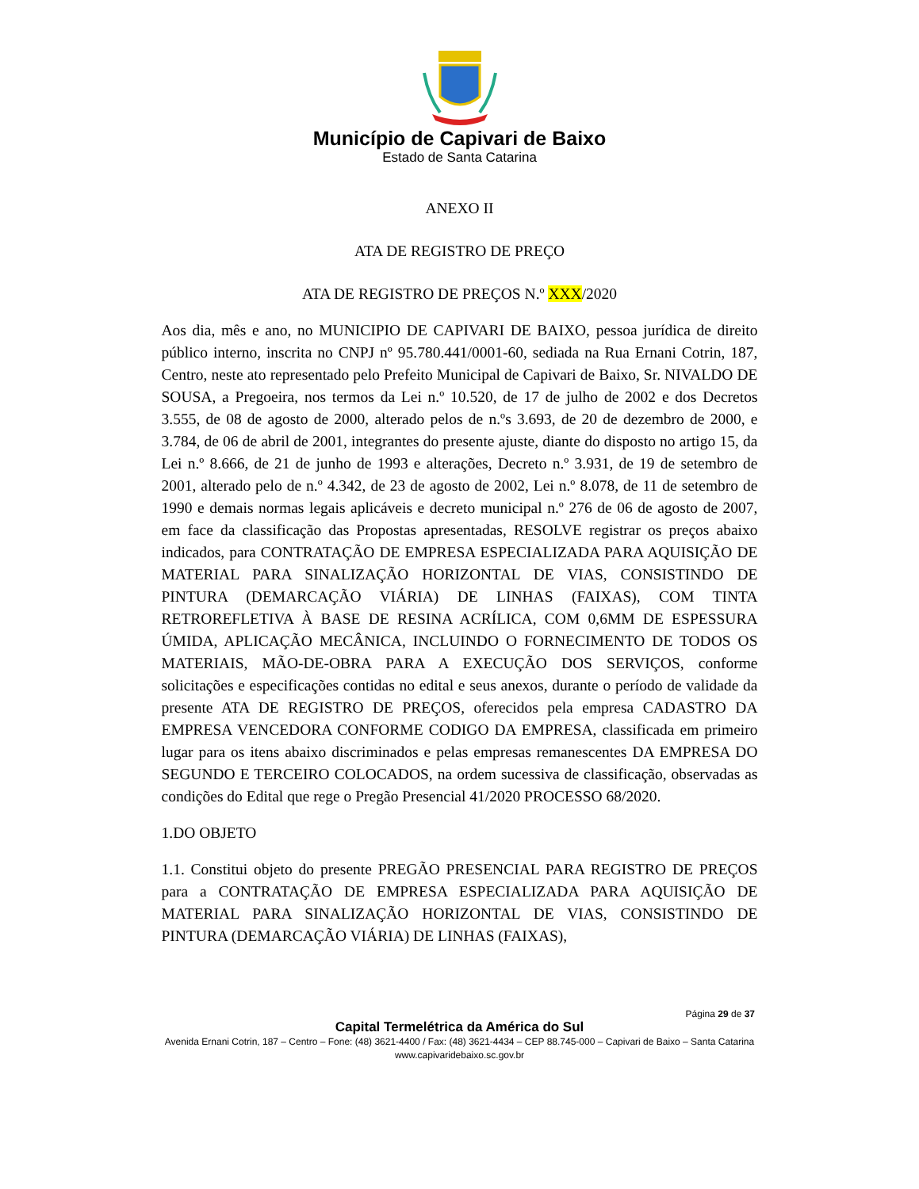Município de Capivari de Baixo
Estado de Santa Catarina
ANEXO II
ATA DE REGISTRO DE PREÇO
ATA DE REGISTRO DE PREÇOS N.º XXX/2020
Aos dia, mês e ano, no MUNICIPIO DE CAPIVARI DE BAIXO, pessoa jurídica de direito público interno, inscrita no CNPJ nº 95.780.441/0001-60, sediada na Rua Ernani Cotrin, 187, Centro, neste ato representado pelo Prefeito Municipal de Capivari de Baixo, Sr. NIVALDO DE SOUSA, a Pregoeira, nos termos da Lei n.º 10.520, de 17 de julho de 2002 e dos Decretos 3.555, de 08 de agosto de 2000, alterado pelos de n.ºs 3.693, de 20 de dezembro de 2000, e 3.784, de 06 de abril de 2001, integrantes do presente ajuste, diante do disposto no artigo 15, da Lei n.º 8.666, de 21 de junho de 1993 e alterações, Decreto n.º 3.931, de 19 de setembro de 2001, alterado pelo de n.º 4.342, de 23 de agosto de 2002, Lei n.º 8.078, de 11 de setembro de 1990 e demais normas legais aplicáveis e decreto municipal n.º 276 de 06 de agosto de 2007, em face da classificação das Propostas apresentadas, RESOLVE registrar os preços abaixo indicados, para CONTRATAÇÃO DE EMPRESA ESPECIALIZADA PARA AQUISIÇÃO DE MATERIAL PARA SINALIZAÇÃO HORIZONTAL DE VIAS, CONSISTINDO DE PINTURA (DEMARCAÇÃO VIÁRIA) DE LINHAS (FAIXAS), COM TINTA RETROREFLETIVA À BASE DE RESINA ACRÍLICA, COM 0,6MM DE ESPESSURA ÚMIDA, APLICAÇÃO MECÂNICA, INCLUINDO O FORNECIMENTO DE TODOS OS MATERIAIS, MÃO-DE-OBRA PARA A EXECUÇÃO DOS SERVIÇOS, conforme solicitações e especificações contidas no edital e seus anexos, durante o período de validade da presente ATA DE REGISTRO DE PREÇOS, oferecidos pela empresa CADASTRO DA EMPRESA VENCEDORA CONFORME CODIGO DA EMPRESA, classificada em primeiro lugar para os itens abaixo discriminados e pelas empresas remanescentes DA EMPRESA DO SEGUNDO E TERCEIRO COLOCADOS, na ordem sucessiva de classificação, observadas as condições do Edital que rege o Pregão Presencial 41/2020 PROCESSO 68/2020.
1.DO OBJETO
1.1. Constitui objeto do presente PREGÃO PRESENCIAL PARA REGISTRO DE PREÇOS para a CONTRATAÇÃO DE EMPRESA ESPECIALIZADA PARA AQUISIÇÃO DE MATERIAL PARA SINALIZAÇÃO HORIZONTAL DE VIAS, CONSISTINDO DE PINTURA (DEMARCAÇÃO VIÁRIA) DE LINHAS (FAIXAS),
Página 29 de 37
Capital Termelétrica da América do Sul
Avenida Ernani Cotrin, 187 – Centro – Fone: (48) 3621-4400 / Fax: (48) 3621-4434 – CEP 88.745-000 – Capivari de Baixo – Santa Catarina
www.capivaridebaixo.sc.gov.br